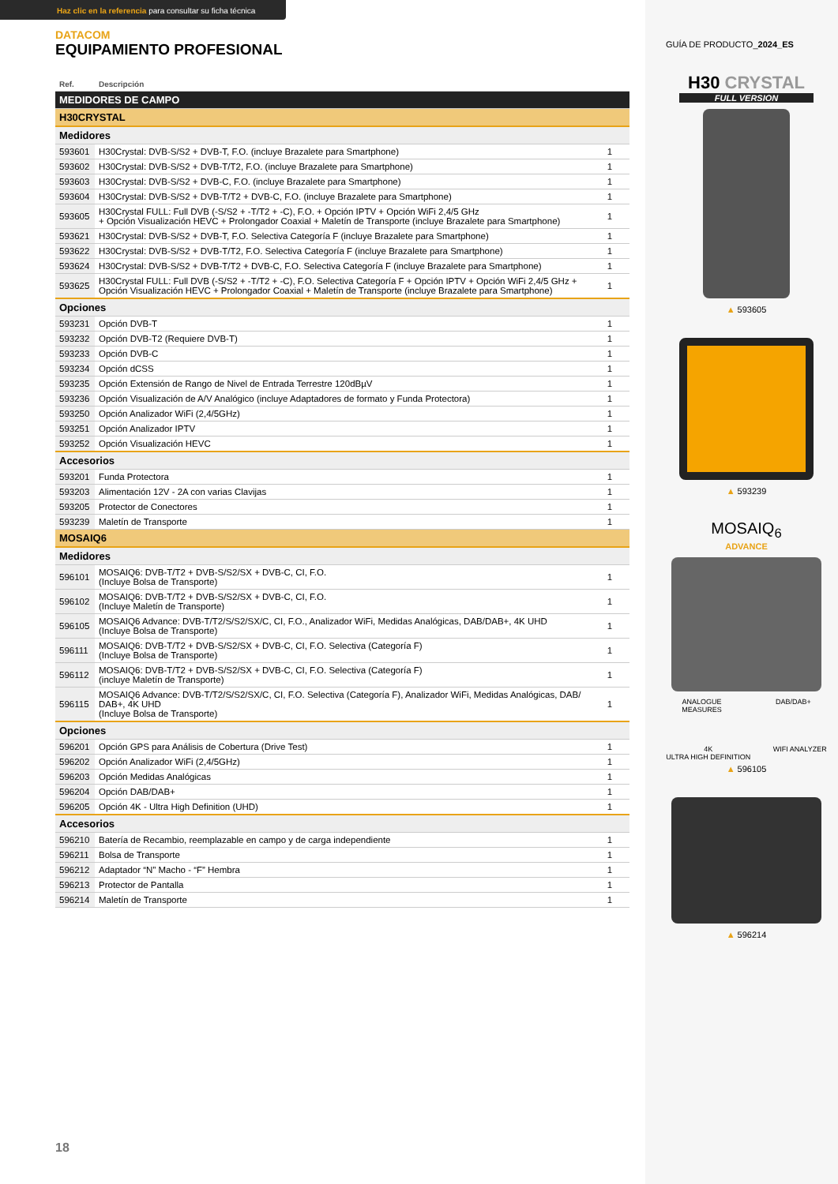Haz clic en la referencia para consultar su ficha técnica
DATACOM
EQUIPAMIENTO PROFESIONAL
| Ref. | Descripción | |
| --- | --- | --- |
| MEDIDORES DE CAMPO | | |
| H30CRYSTAL | | |
| Medidores | | |
| 593601 | H30Crystal: DVB-S/S2 + DVB-T, F.O. (incluye Brazalete para Smartphone) | 1 |
| 593602 | H30Crystal: DVB-S/S2 + DVB-T/T2, F.O. (incluye Brazalete para Smartphone) | 1 |
| 593603 | H30Crystal: DVB-S/S2 + DVB-C, F.O. (incluye Brazalete para Smartphone) | 1 |
| 593604 | H30Crystal: DVB-S/S2 + DVB-T/T2 + DVB-C, F.O. (incluye Brazalete para Smartphone) | 1 |
| 593605 | H30Crystal FULL: Full DVB (-S/S2 + -T/T2 + -C), F.O. + Opción IPTV + Opción WiFi 2,4/5 GHz + Opción Visualización HEVC + Prolongador Coaxial + Maletín de Transporte (incluye Brazalete para Smartphone) | 1 |
| 593621 | H30Crystal: DVB-S/S2 + DVB-T, F.O. Selectiva Categoría F (incluye Brazalete para Smartphone) | 1 |
| 593622 | H30Crystal: DVB-S/S2 + DVB-T/T2, F.O. Selectiva Categoría F (incluye Brazalete para Smartphone) | 1 |
| 593624 | H30Crystal: DVB-S/S2 + DVB-T/T2 + DVB-C, F.O. Selectiva Categoría F (incluye Brazalete para Smartphone) | 1 |
| 593625 | H30Crystal FULL: Full DVB (-S/S2 + -T/T2 + -C), F.O. Selectiva Categoría F + Opción IPTV + Opción WiFi 2,4/5 GHz + Opción Visualización HEVC + Prolongador Coaxial + Maletín de Transporte (incluye Brazalete para Smartphone) | 1 |
| Opciones | | |
| 593231 | Opción DVB-T | 1 |
| 593232 | Opción DVB-T2 (Requiere DVB-T) | 1 |
| 593233 | Opción DVB-C | 1 |
| 593234 | Opción dCSS | 1 |
| 593235 | Opción Extensión de Rango de Nivel de Entrada Terrestre 120dBµV | 1 |
| 593236 | Opción Visualización de A/V Analógico (incluye Adaptadores de formato y Funda Protectora) | 1 |
| 593250 | Opción Analizador WiFi (2,4/5GHz) | 1 |
| 593251 | Opción Analizador IPTV | 1 |
| 593252 | Opción Visualización HEVC | 1 |
| Accesorios | | |
| 593201 | Funda Protectora | 1 |
| 593203 | Alimentación 12V - 2A con varias Clavijas | 1 |
| 593205 | Protector de Conectores | 1 |
| 593239 | Maletín de Transporte | 1 |
| MOSAIQ6 | | |
| Medidores | | |
| 596101 | MOSAIQ6: DVB-T/T2 + DVB-S/S2/SX + DVB-C, CI, F.O. (Incluye Bolsa de Transporte) | 1 |
| 596102 | MOSAIQ6: DVB-T/T2 + DVB-S/S2/SX + DVB-C, CI, F.O. (Incluye Maletín de Transporte) | 1 |
| 596105 | MOSAIQ6 Advance: DVB-T/T2/S/S2/SX/C, CI, F.O., Analizador WiFi, Medidas Analógicas, DAB/DAB+, 4K UHD (Incluye Bolsa de Transporte) | 1 |
| 596111 | MOSAIQ6: DVB-T/T2 + DVB-S/S2/SX + DVB-C, CI, F.O. Selectiva (Categoría F) (Incluye Bolsa de Transporte) | 1 |
| 596112 | MOSAIQ6: DVB-T/T2 + DVB-S/S2/SX + DVB-C, CI, F.O. Selectiva (Categoría F) (incluye Maletín de Transporte) | 1 |
| 596115 | MOSAIQ6 Advance: DVB-T/T2/S/S2/SX/C, CI, F.O. Selectiva (Categoría F), Analizador WiFi, Medidas Analógicas, DAB/ DAB+, 4K UHD (Incluye Bolsa de Transporte) | 1 |
| Opciones | | |
| 596201 | Opción GPS para Análisis de Cobertura (Drive Test) | 1 |
| 596202 | Opción Analizador WiFi (2,4/5GHz) | 1 |
| 596203 | Opción Medidas Analógicas | 1 |
| 596204 | Opción DAB/DAB+ | 1 |
| 596205 | Opción 4K - Ultra High Definition (UHD) | 1 |
| Accesorios | | |
| 596210 | Batería de Recambio, reemplazable en campo y de carga independiente | 1 |
| 596211 | Bolsa de Transporte | 1 |
| 596212 | Adaptador “N” Macho - “F” Hembra | 1 |
| 596213 | Protector de Pantalla | 1 |
| 596214 | Maletín de Transporte | 1 |
GUÍA DE PRODUCTO_2024_ES
H30 CRYSTAL
FULL VERSION
▲ 593605
▲ 593239
MOSAIQ<sub>6</sub>
ADVANCE
ANALOGUE
MEASURES DAB/DAB+
4K
ULTRA HIGH DEFINITION WIFI ANALYZER
▲ 596105
▲ 596214
18